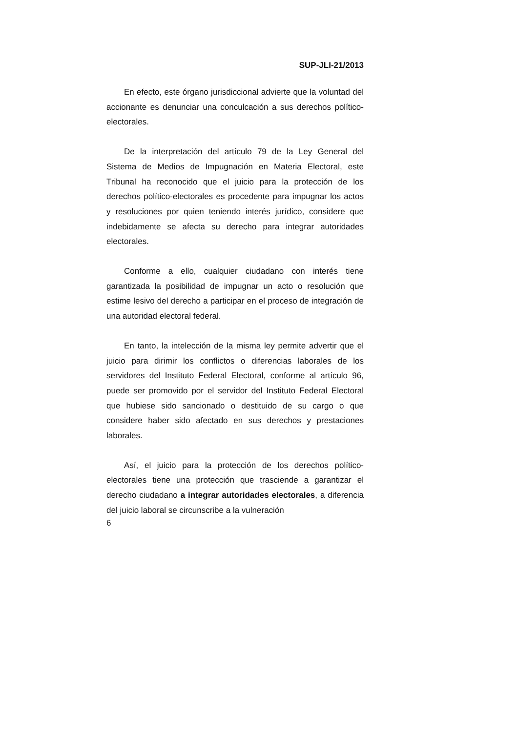SUP-JLI-21/2013
En efecto, este órgano jurisdiccional advierte que la voluntad del accionante es denunciar una conculcación a sus derechos político-electorales.
De la interpretación del artículo 79 de la Ley General del Sistema de Medios de Impugnación en Materia Electoral, este Tribunal ha reconocido que el juicio para la protección de los derechos político-electorales es procedente para impugnar los actos y resoluciones por quien teniendo interés jurídico, considere que indebidamente se afecta su derecho para integrar autoridades electorales.
Conforme a ello, cualquier ciudadano con interés tiene garantizada la posibilidad de impugnar un acto o resolución que estime lesivo del derecho a participar en el proceso de integración de una autoridad electoral federal.
En tanto, la intelección de la misma ley permite advertir que el juicio para dirimir los conflictos o diferencias laborales de los servidores del Instituto Federal Electoral, conforme al artículo 96, puede ser promovido por el servidor del Instituto Federal Electoral que hubiese sido sancionado o destituido de su cargo o que considere haber sido afectado en sus derechos y prestaciones laborales.
Así, el juicio para la protección de los derechos político-electorales tiene una protección que trasciende a garantizar el derecho ciudadano a integrar autoridades electorales, a diferencia del juicio laboral se circunscribe a la vulneración
6